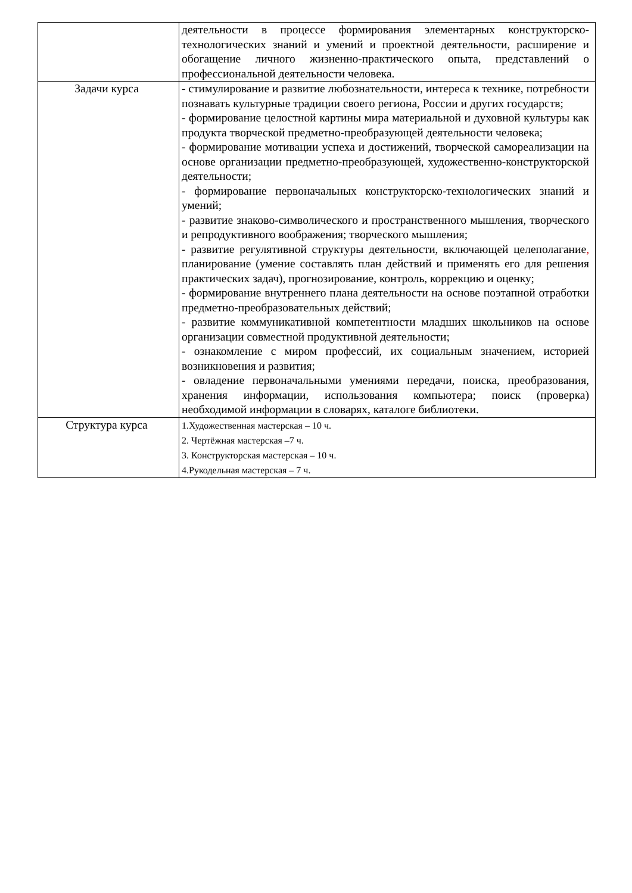| | деятельности в процессе формирования элементарных конструкторско-технологических знаний и умений и проектной деятельности, расширение и обогащение личного жизненно-практического опыта, представлений о профессиональной деятельности человека. |
| Задачи курса | - стимулирование и развитие любознательности, интереса к технике, потребности познавать культурные традиции своего региона, России и других государств; - формирование целостной картины мира материальной и духовной культуры как продукта творческой предметно-преобразующей деятельности человека; - формирование мотивации успеха и достижений, творческой самореализации на основе организации предметно-преобразующей, художественно-конструкторской деятельности; - формирование первоначальных конструкторско-технологических знаний и умений; - развитие знаково-символического и пространственного мышления, творческого и репродуктивного воображения; творческого мышления; - развитие регулятивной структуры деятельности, включающей целеполагание , планирование (умение составлять план действий и применять его для решения практических задач), прогнозирование, контроль, коррекцию и оценку; - формирование внутреннего плана деятельности на основе поэтапной отработки предметно-преобразовательных действий; - развитие коммуникативной компетентности младших школьников на основе организации совместной продуктивной деятельности; - ознакомление с миром профессий, их социальным значением, историей возникновения и развития; - овладение первоначальными умениями передачи, поиска, преобразования, хранения информации, использования компьютера; поиск (проверка) необходимой информации в словарях, каталоге библиотеки. |
| Структура курса | 1.Художественная мастерская – 10 ч. 2. Чертёжная мастерская –7 ч. 3. Конструкторская мастерская – 10 ч. 4.Рукодельная мастерская – 7 ч. |